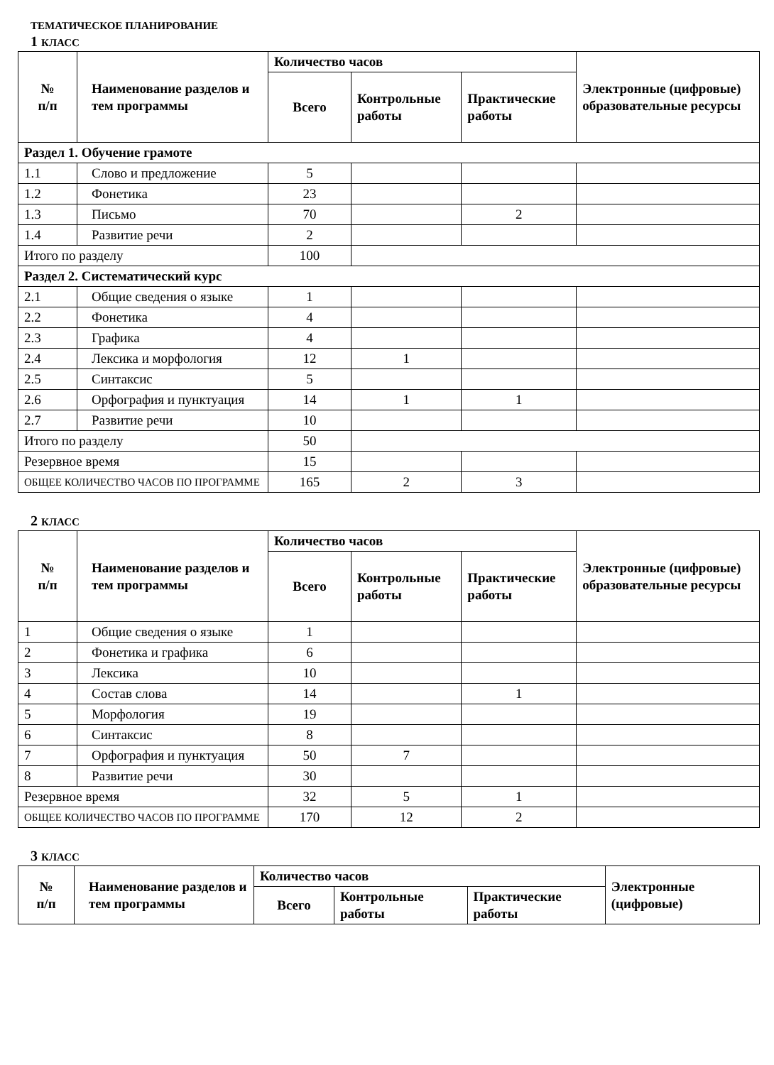ТЕМАТИЧЕСКОЕ ПЛАНИРОВАНИЕ
1 КЛАСС
| № п/п | Наименование разделов и тем программы | Количество часов | | | Электронные (цифровые) образовательные ресурсы |
| --- | --- | --- | --- | --- | --- |
| | | Всего | Контрольные работы | Практические работы | |
| Раздел 1. Обучение грамоте | | | | | |
| 1.1 | Слово и предложение | 5 | | | |
| 1.2 | Фонетика | 23 | | | |
| 1.3 | Письмо | 70 | | 2 | |
| 1.4 | Развитие речи | 2 | | | |
| Итого по разделу | | 100 | | | |
| Раздел 2. Систематический курс | | | | | |
| 2.1 | Общие сведения о языке | 1 | | | |
| 2.2 | Фонетика | 4 | | | |
| 2.3 | Графика | 4 | | | |
| 2.4 | Лексика и морфология | 12 | 1 | | |
| 2.5 | Синтаксис | 5 | | | |
| 2.6 | Орфография и пунктуация | 14 | 1 | 1 | |
| 2.7 | Развитие речи | 10 | | | |
| Итого по разделу | | 50 | | | |
| Резервное время | | 15 | | | |
| ОБЩЕЕ КОЛИЧЕСТВО ЧАСОВ ПО ПРОГРАММЕ | | 165 | 2 | 3 | |
2 КЛАСС
| № п/п | Наименование разделов и тем программы | Количество часов | | | Электронные (цифровые) образовательные ресурсы |
| --- | --- | --- | --- | --- | --- |
| | | Всего | Контрольные работы | Практические работы | |
| 1 | Общие сведения о языке | 1 | | | |
| 2 | Фонетика и графика | 6 | | | |
| 3 | Лексика | 10 | | | |
| 4 | Состав слова | 14 | | 1 | |
| 5 | Морфология | 19 | | | |
| 6 | Синтаксис | 8 | | | |
| 7 | Орфография и пунктуация | 50 | 7 | | |
| 8 | Развитие речи | 30 | | | |
| Резервное время | | 32 | 5 | 1 | |
| ОБЩЕЕ КОЛИЧЕСТВО ЧАСОВ ПО ПРОГРАММЕ | | 170 | 12 | 2 | |
3 КЛАСС
| № п/п | Наименование разделов и тем программы | Количество часов | | | Электронные (цифровые) |
| --- | --- | --- | --- | --- | --- |
| | | Всего | Контрольные работы | Практические работы | |